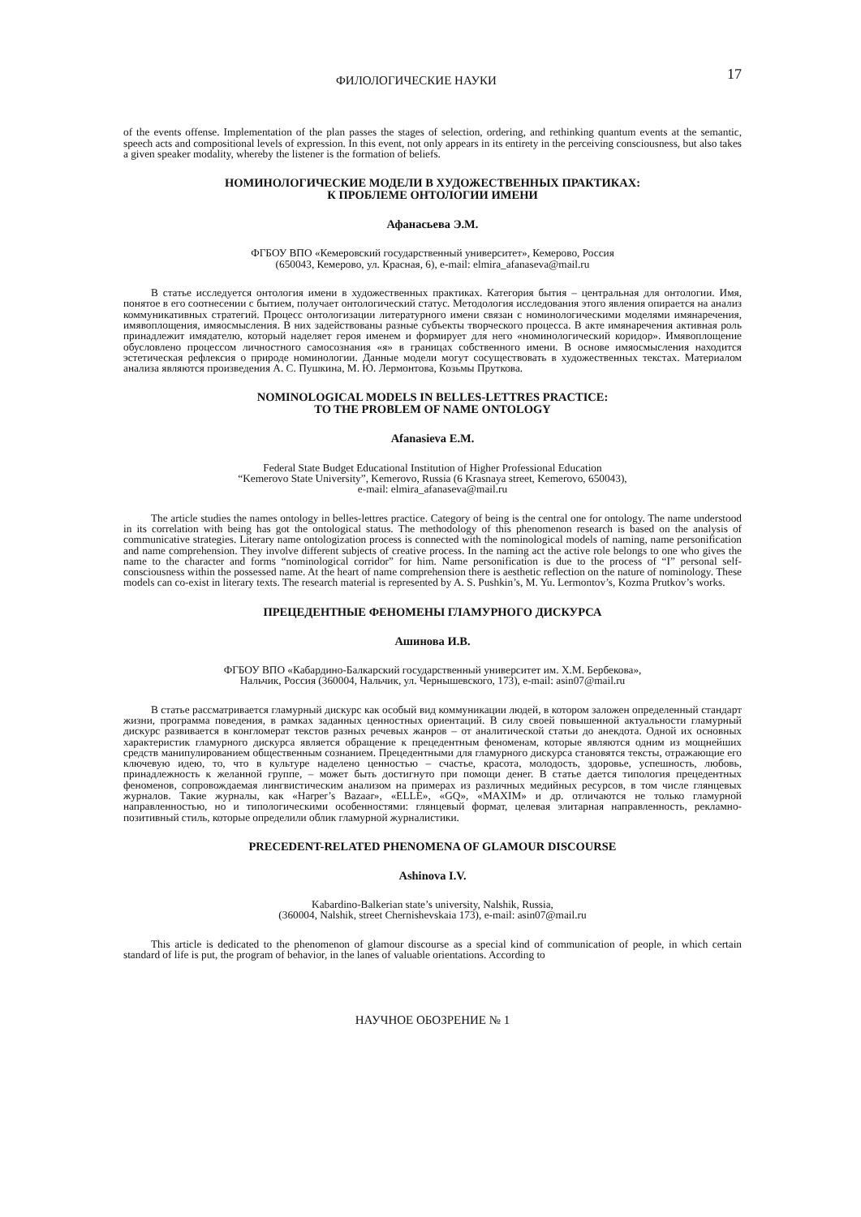ФИЛОЛОГИЧЕСКИЕ НАУКИ 17
of the events offense. Implementation of the plan passes the stages of selection, ordering, and rethinking quantum events at the semantic, speech acts and compositional levels of expression. In this event, not only appears in its entirety in the perceiving consciousness, but also takes a given speaker modality, whereby the listener is the formation of beliefs.
НОМИНОЛОГИЧЕСКИЕ МОДЕЛИ В ХУДОЖЕСТВЕННЫХ ПРАКТИКАХ:
К ПРОБЛЕМЕ ОНТОЛОГИИ ИМЕНИ
Афанасьева Э.М.
ФГБОУ ВПО «Кемеровский государственный университет», Кемерово, Россия
(650043, Кемерово, ул. Красная, 6), e-mail: elmira_afanaseva@mail.ru
В статье исследуется онтология имени в художественных практиках. Категория бытия – центральная для онтологии. Имя, понятое в его соотнесении с бытием, получает онтологический статус. Методология исследования этого явления опирается на анализ коммуникативных стратегий. Процесс онтологизации литературного имени связан с номинологическими моделями имянаречения, имявоплощения, имяосмысления. В них задействованы разные субъекты творческого процесса. В акте имянаречения активная роль принадлежит имядателю, который наделяет героя именем и формирует для него «номинологический коридор». Имявоплощение обусловлено процессом личностного самосознания «я» в границах собственного имени. В основе имяосмысления находится эстетическая рефлексия о природе номинологии. Данные модели могут сосуществовать в художественных текстах. Материалом анализа являются произведения А. С. Пушкина, М. Ю. Лермонтова, Козьмы Пруткова.
NOMINOLOGICAL MODELS IN BELLES-LETTRES PRACTICE:
TO THE PROBLEM OF NAME ONTOLOGY
Afanasieva E.M.
Federal State Budget Educational Institution of Higher Professional Education
“Kemerovo State University”, Kemerovo, Russia (6 Krasnaya street, Kemerovo, 650043),
e-mail: elmira_afanaseva@mail.ru
The article studies the names ontology in belles-lettres practice. Category of being is the central one for ontology. The name understood in its correlation with being has got the ontological status. The methodology of this phenomenon research is based on the analysis of communicative strategies. Literary name ontologization process is connected with the nominological models of naming, name personification and name comprehension. They involve different subjects of creative process. In the naming act the active role belongs to one who gives the name to the character and forms “nominological corridor” for him. Name personification is due to the process of “I” personal self-consciousness within the possessed name. At the heart of name comprehension there is aesthetic reflection on the nature of nominology. These models can co-exist in literary texts. The research material is represented by A. S. Pushkin’s, M. Yu. Lermontov’s, Kozma Prutkov’s works.
ПРЕЦЕДЕНТНЫЕ ФЕНОМЕНЫ ГЛАМУРНОГО ДИСКУРСА
Ашинова И.В.
ФГБОУ ВПО «Кабардино-Балкарский государственный университет им. Х.М. Бербекова»,
Нальчик, Россия (360004, Нальчик, ул. Чернышевского, 173), e-mail: asin07@mail.ru
В статье рассматривается гламурный дискурс как особый вид коммуникации людей, в котором заложен определенный стандарт жизни, программа поведения, в рамках заданных ценностных ориентаций. В силу своей повышенной актуальности гламурный дискурс развивается в конгломерат текстов разных речевых жанров – от аналитической статьи до анекдота. Одной их основных характеристик гламурного дискурса является обращение к прецедентным феноменам, которые являются одним из мощнейших средств манипулированием общественным сознанием. Прецедентными для гламурного дискурса становятся тексты, отражающие его ключевую идею, то, что в культуре наделено ценностью – счастье, красота, молодость, здоровье, успешность, любовь, принадлежность к желанной группе, – может быть достигнуто при помощи денег. В статье дается типология прецедентных феноменов, сопровождаемая лингвистическим анализом на примерах из различных медийных ресурсов, в том числе глянцевых журналов. Такие журналы, как «Harper’s Bazaar», «ELLE», «GQ», «MAXIM» и др. отличаются не только гламурной направленностью, но и типологическими особенностями: глянцевый формат, целевая элитарная направленность, рекламно-позитивный стиль, которые определили облик гламурной журналистики.
PRECEDENT-RELATED PHENOMENA OF GLAMOUR DISCOURSE
Ashinova I.V.
Kabardino-Balkerian state’s university, Nalshik, Russia,
(360004, Nalshik, street Chernishevskaia 173), e-mail: asin07@mail.ru
This article is dedicated to the phenomenon of glamour discourse as a special kind of communication of people, in which certain standard of life is put, the program of behavior, in the lanes of valuable orientations. According to
НАУЧНОЕ ОБОЗРЕНИЕ № 1